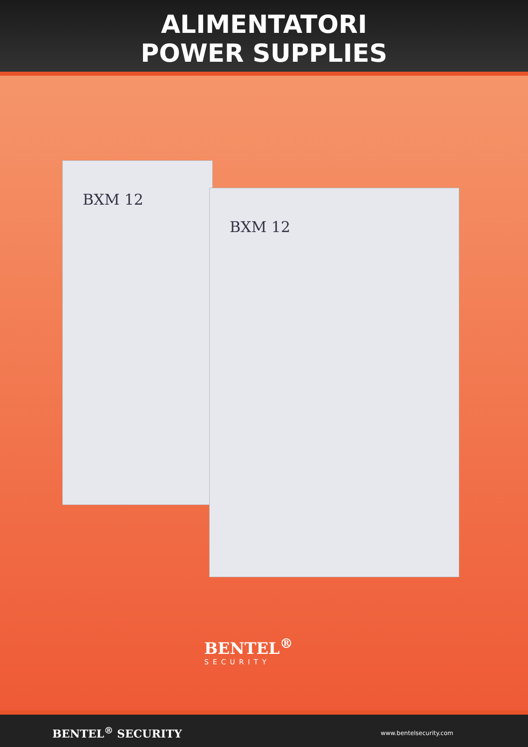ALIMENTATORI
POWER SUPPLIES
BXM 12
BXM 12
BENTEL<sup>®</sup>
SECURITY
BENTEL<sup>®</sup> SECURITY www.bentelsecurity.com